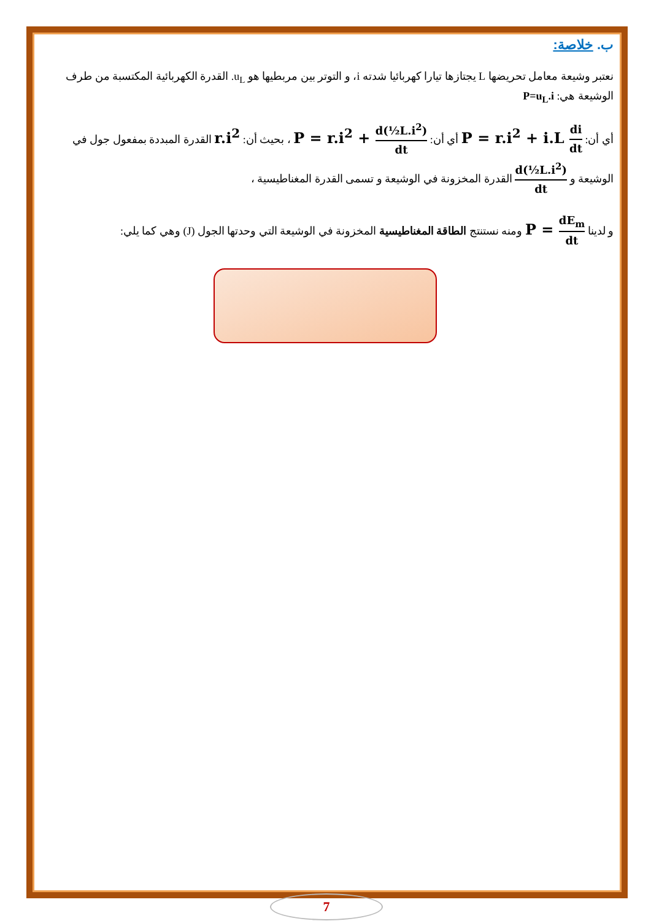ب. خلاصة:
نعتبر وشيعة معامل تحريضها L يجتازها تيارا كهربائيا شدته i، و التوتر بين مربطيها هو u<sub>L</sub>. القدرة الكهربائية المكتسبة من طرف الوشيعة هي: P=u<sub>L</sub>.i
أي أن: P = r.i<sup>2</sup> + i.L di dt أي أن: P = r.i<sup>2</sup> + d(½L.i<sup>2</sup>) dt ، بحيث أن: r.i<sup>2</sup> القدرة المبددة بمفعول جول في الوشيعة و d(½L.i<sup>2</sup>) dt القدرة المخزونة في الوشيعة و تسمى القدرة المغناطيسية ،
و لدينا P = dE<sub>m</sub> dt ومنه نستنتج الطاقة المغناطيسية المخزونة في الوشيعة التي وحدتها الجول (J) وهي كما يلي:
7